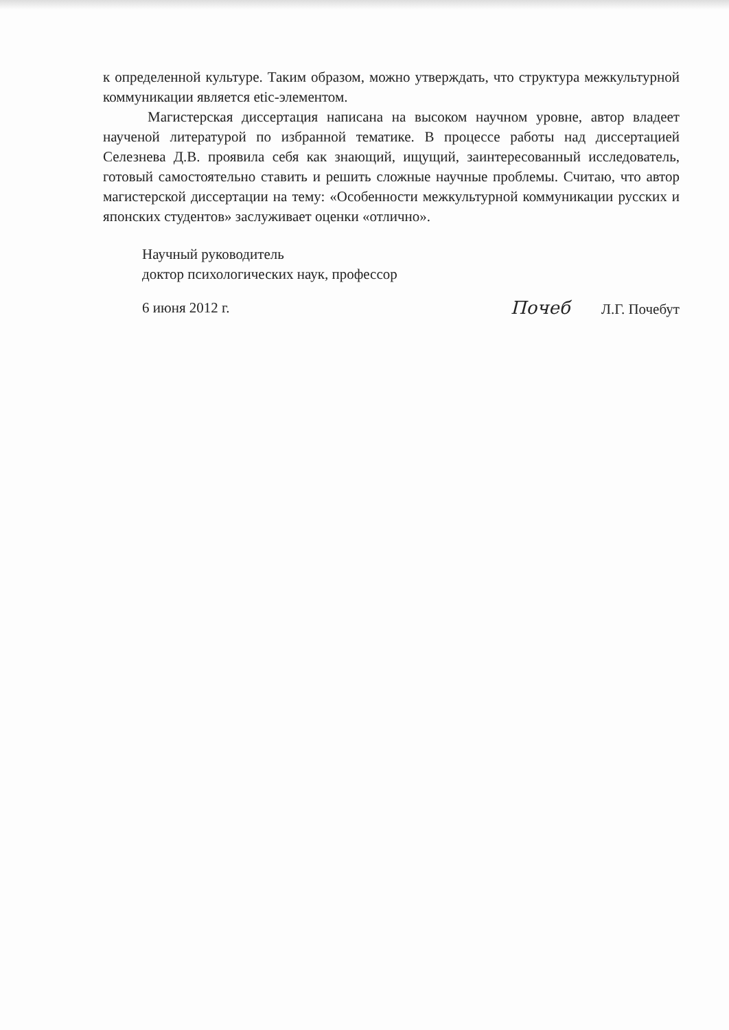к определенной культуре. Таким образом, можно утверждать, что структура межкультурной коммуникации является etic-элементом.
Магистерская диссертация написана на высоком научном уровне, автор владеет наученой литературой по избранной тематике. В процессе работы над диссертацией Селезнева Д.В. проявила себя как знающий, ищущий, заинтересованный исследователь, готовый самостоятельно ставить и решить сложные научные проблемы. Считаю, что автор магистерской диссертации на тему: «Особенности межкультурной коммуникации русских и японских студентов» заслуживает оценки «отлично».
Научный руководитель
доктор психологических наук, профессор
6 июня 2012 г. Почеб Л.Г. Почебут